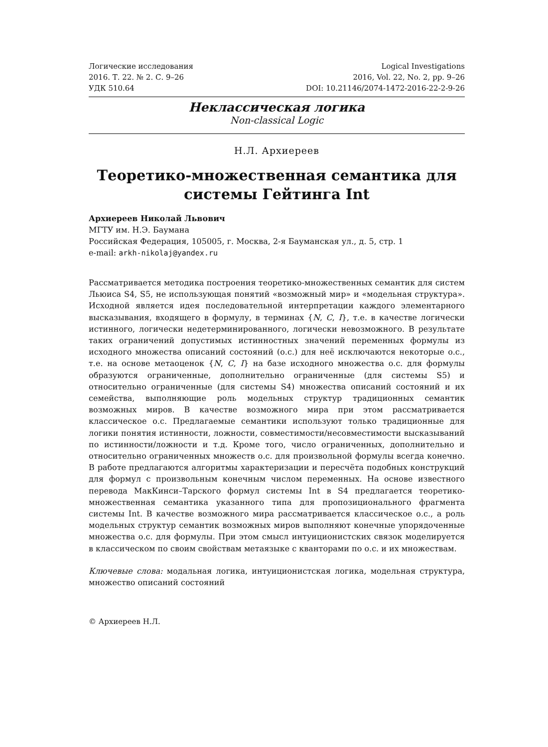Логические исследования
2016. Т. 22. № 2. С. 9–26
УДК 510.64
Logical Investigations
2016, Vol. 22, No. 2, pp. 9–26
DOI: 10.21146/2074-1472-2016-22-2-9-26
Неклассическая логика
Non-classical Logic
Н.Л. Архиереев
Теоретико-множественная семантика для системы Гейтинга Int
Архиереев Николай Львович
МГТУ им. Н.Э. Баумана
Российская Федерация, 105005, г. Москва, 2-я Бауманская ул., д. 5, стр. 1
e-mail: arkh-nikolaj@yandex.ru
Рассматривается методика построения теоретико-множественных семантик для систем Льюиса S4, S5, не использующая понятий «возможный мир» и «модельная структура». Исходной является идея последовательной интерпретации каждого элементарного высказывания, входящего в формулу, в терминах {N, C, I}, т.е. в качестве логически истинного, логически недетерминированного, логически невозможного. В результате таких ограничений допустимых истинностных значений переменных формулы из исходного множества описаний состояний (о.с.) для неё исключаются некоторые о.с., т.е. на основе метаоценок {N, C, I} на базе исходного множества о.с. для формулы образуются ограниченные, дополнительно ограниченные (для системы S5) и относительно ограниченные (для системы S4) множества описаний состояний и их семейства, выполняющие роль модельных структур традиционных семантик возможных миров. В качестве возможного мира при этом рассматривается классическое о.с. Предлагаемые семантики используют только традиционные для логики понятия истинности, ложности, совместимости/несовместимости высказываний по истинности/ложности и т.д. Кроме того, число ограниченных, дополнительно и относительно ограниченных множеств о.с. для произвольной формулы всегда конечно. В работе предлагаются алгоритмы характеризации и пересчёта подобных конструкций для формул с произвольным конечным числом переменных. На основе известного перевода МакКинси–Тарского формул системы Int в S4 предлагается теоретико-множественная семантика указанного типа для пропозиционального фрагмента системы Int. В качестве возможного мира рассматривается классическое о.с., а роль модельных структур семантик возможных миров выполняют конечные упорядоченные множества о.с. для формулы. При этом смысл интуиционистских связок моделируется в классическом по своим свойствам метаязыке с кванторами по о.с. и их множествам.
Ключевые слова: модальная логика, интуиционистская логика, модельная структура, множество описаний состояний
© Архиереев Н.Л.